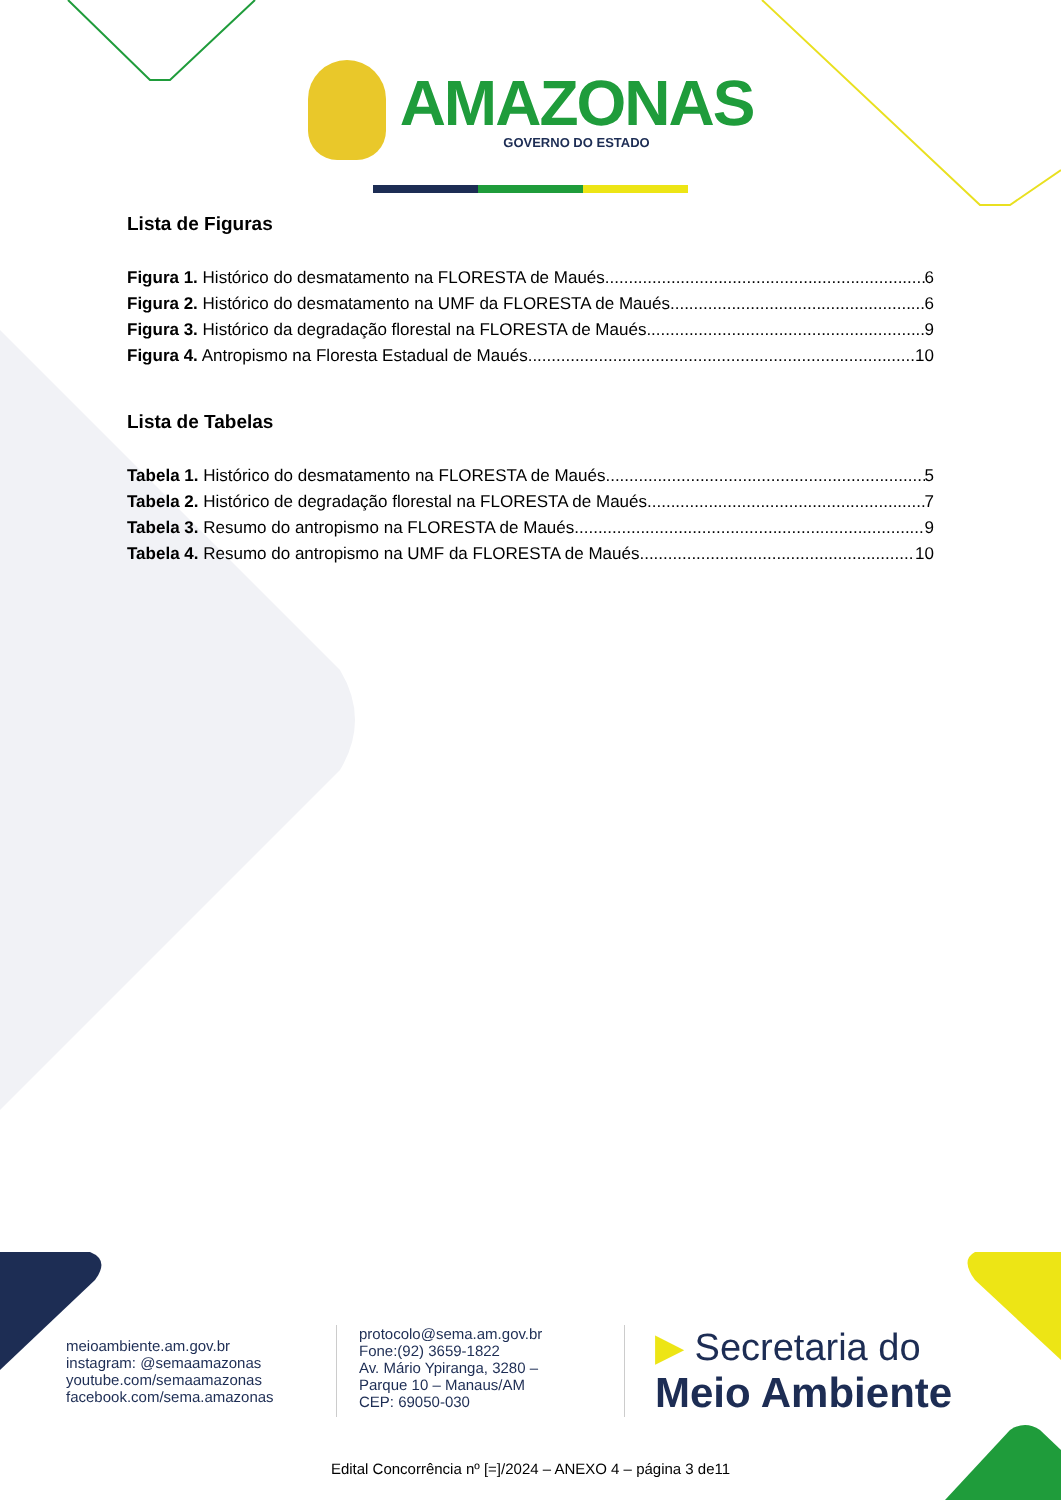AMAZONAS
GOVERNO DO ESTADO
Lista de Figuras
Figura 1. Histórico do desmatamento na FLORESTA de Maués. 6
Figura 2. Histórico do desmatamento na UMF da FLORESTA de Maués. 6
Figura 3. Histórico da degradação florestal na FLORESTA de Maués. 9
Figura 4. Antropismo na Floresta Estadual de Maués. 10
Lista de Tabelas
Tabela 1. Histórico do desmatamento na FLORESTA de Maués. 5
Tabela 2. Histórico de degradação florestal na FLORESTA de Maués. 7
Tabela 3. Resumo do antropismo na FLORESTA de Maués. 9
Tabela 4. Resumo do antropismo na UMF da FLORESTA de Maués. 10
meioambiente.am.gov.br
instagram: @semaamazonas
youtube.com/semaamazonas
facebook.com/sema.amazonas
protocolo@sema.am.gov.br
Fone:(92) 3659-1822
Av. Mário Ypiranga, 3280 –
Parque 10 – Manaus/AM
CEP: 69050-030
▶ Secretaria do
Meio Ambiente
Edital Concorrência nº [=]/2024 – ANEXO 4 – página 3 de11